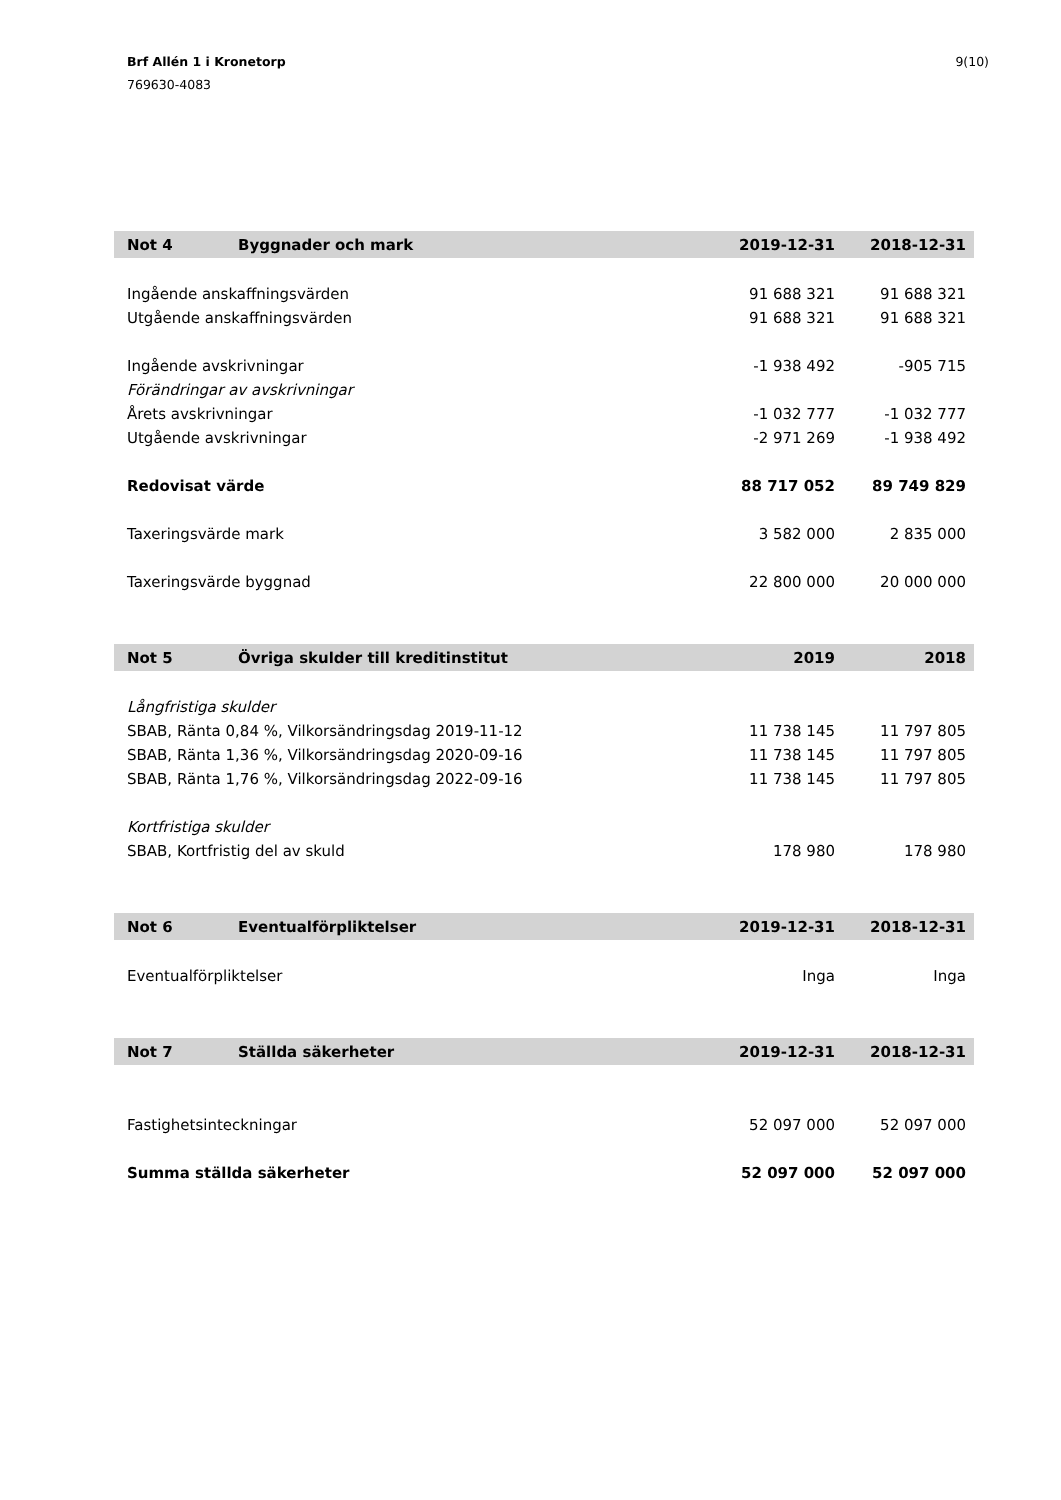Brf Allén 1 i Kronetorp
769630-4083
9(10)
| Not 4 | Byggnader och mark | 2019-12-31 | 2018-12-31 |
| --- | --- | --- | --- |
| Ingående anskaffningsvärden | | 91 688 321 | 91 688 321 |
| Utgående anskaffningsvärden | | 91 688 321 | 91 688 321 |
| Ingående avskrivningar | | -1 938 492 | -905 715 |
| Förändringar av avskrivningar | | | |
| Årets avskrivningar | | -1 032 777 | -1 032 777 |
| Utgående avskrivningar | | -2 971 269 | -1 938 492 |
| Redovisat värde | | 88 717 052 | 89 749 829 |
| Taxeringsvärde mark | | 3 582 000 | 2 835 000 |
| Taxeringsvärde byggnad | | 22 800 000 | 20 000 000 |
| Not 5 | Övriga skulder till kreditinstitut | 2019 | 2018 |
| --- | --- | --- | --- |
| Långfristiga skulder | | | |
| SBAB, Ränta 0,84 %, Vilkorsändringsdag 2019-11-12 | | 11 738 145 | 11 797 805 |
| SBAB, Ränta 1,36 %, Vilkorsändringsdag 2020-09-16 | | 11 738 145 | 11 797 805 |
| SBAB, Ränta 1,76 %, Vilkorsändringsdag 2022-09-16 | | 11 738 145 | 11 797 805 |
| Kortfristiga skulder | | | |
| SBAB, Kortfristig del av skuld | | 178 980 | 178 980 |
| Not 6 | Eventualförpliktelser | 2019-12-31 | 2018-12-31 |
| --- | --- | --- | --- |
| Eventualförpliktelser | | Inga | Inga |
| Not 7 | Ställda säkerheter | 2019-12-31 | 2018-12-31 |
| --- | --- | --- | --- |
| Fastighetsinteckningar | | 52 097 000 | 52 097 000 |
| Summa ställda säkerheter | | 52 097 000 | 52 097 000 |